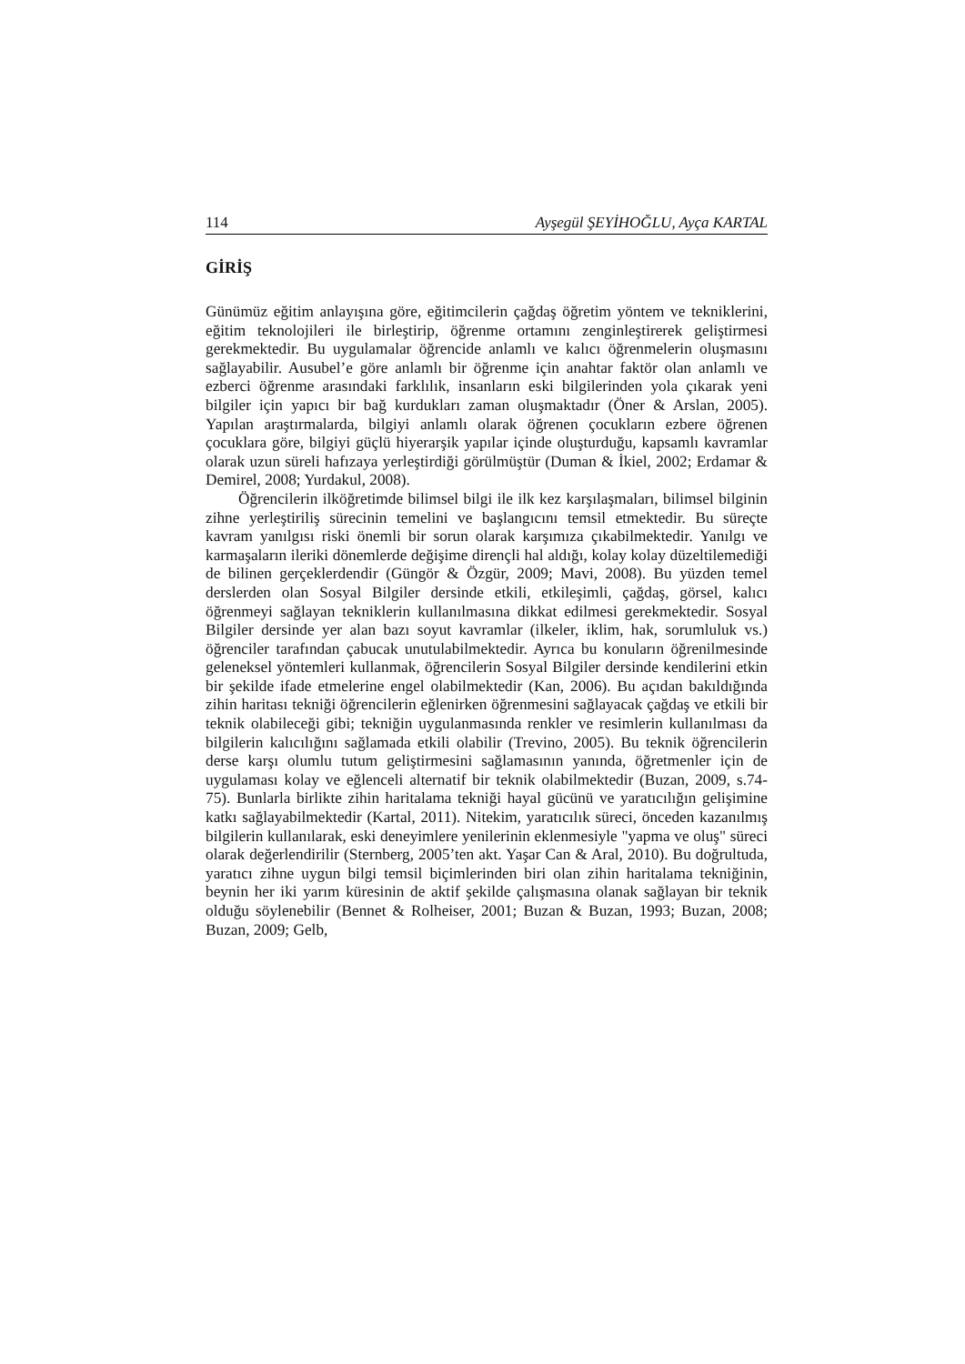114 Ayşegül ŞEYİHOĞLU, Ayça KARTAL
GİRİŞ
Günümüz eğitim anlayışına göre, eğitimcilerin çağdaş öğretim yöntem ve tekniklerini, eğitim teknolojileri ile birleştirip, öğrenme ortamını zenginleştirerek geliştirmesi gerekmektedir. Bu uygulamalar öğrencide anlamlı ve kalıcı öğrenmelerin oluşmasını sağlayabilir. Ausubel’e göre anlamlı bir öğrenme için anahtar faktör olan anlamlı ve ezberci öğrenme arasındaki farklılık, insanların eski bilgilerinden yola çıkarak yeni bilgiler için yapıcı bir bağ kurdukları zaman oluşmaktadır (Öner & Arslan, 2005). Yapılan araştırmalarda, bilgiyi anlamlı olarak öğrenen çocukların ezbere öğrenen çocuklara göre, bilgiyi güçlü hiyerarşik yapılar içinde oluşturduğu, kapsamlı kavramlar olarak uzun süreli hafızaya yerleştirdiği görülmüştür (Duman & İkiel, 2002; Erdamar & Demirel, 2008; Yurdakul, 2008).
Öğrencilerin ilköğretimde bilimsel bilgi ile ilk kez karşılaşmaları, bilimsel bilginin zihne yerleştiriliş sürecinin temelini ve başlangıcını temsil etmektedir. Bu süreçte kavram yanılgısı riski önemli bir sorun olarak karşımıza çıkabilmektedir. Yanılgı ve karmaşaların ileriki dönemlerde değişime dirençli hal aldığı, kolay kolay düzeltilemediği de bilinen gerçeklerdendir (Güngör & Özgür, 2009; Mavi, 2008). Bu yüzden temel derslerden olan Sosyal Bilgiler dersinde etkili, etkileşimli, çağdaş, görsel, kalıcı öğrenmeyi sağlayan tekniklerin kullanılmasına dikkat edilmesi gerekmektedir. Sosyal Bilgiler dersinde yer alan bazı soyut kavramlar (ilkeler, iklim, hak, sorumluluk vs.) öğrenciler tarafından çabucak unutulabilmektedir. Ayrıca bu konuların öğrenilmesinde geleneksel yöntemleri kullanmak, öğrencilerin Sosyal Bilgiler dersinde kendilerini etkin bir şekilde ifade etmelerine engel olabilmektedir (Kan, 2006). Bu açıdan bakıldığında zihin haritası tekniği öğrencilerin eğlenirken öğrenmesini sağlayacak çağdaş ve etkili bir teknik olabileceği gibi; tekniğin uygulanmasında renkler ve resimlerin kullanılması da bilgilerin kalıcılığını sağlamada etkili olabilir (Trevino, 2005). Bu teknik öğrencilerin derse karşı olumlu tutum geliştirmesini sağlamasının yanında, öğretmenler için de uygulaması kolay ve eğlenceli alternatif bir teknik olabilmektedir (Buzan, 2009, s.74-75). Bunlarla birlikte zihin haritalama tekniği hayal gücünü ve yaratıcılığın gelişimine katkı sağlayabilmektedir (Kartal, 2011). Nitekim, yaratıcılık süreci, önceden kazanılmış bilgilerin kullanılarak, eski deneyimlere yenilerinin eklenmesiyle "yapma ve oluş" süreci olarak değerlendirilir (Sternberg, 2005’ten akt. Yaşar Can & Aral, 2010). Bu doğrultuda, yaratıcı zihne uygun bilgi temsil biçimlerinden biri olan zihin haritalama tekniğinin, beynin her iki yarım küresinin de aktif şekilde çalışmasına olanak sağlayan bir teknik olduğu söylenebilir (Bennet & Rolheiser, 2001; Buzan & Buzan, 1993; Buzan, 2008; Buzan, 2009; Gelb,